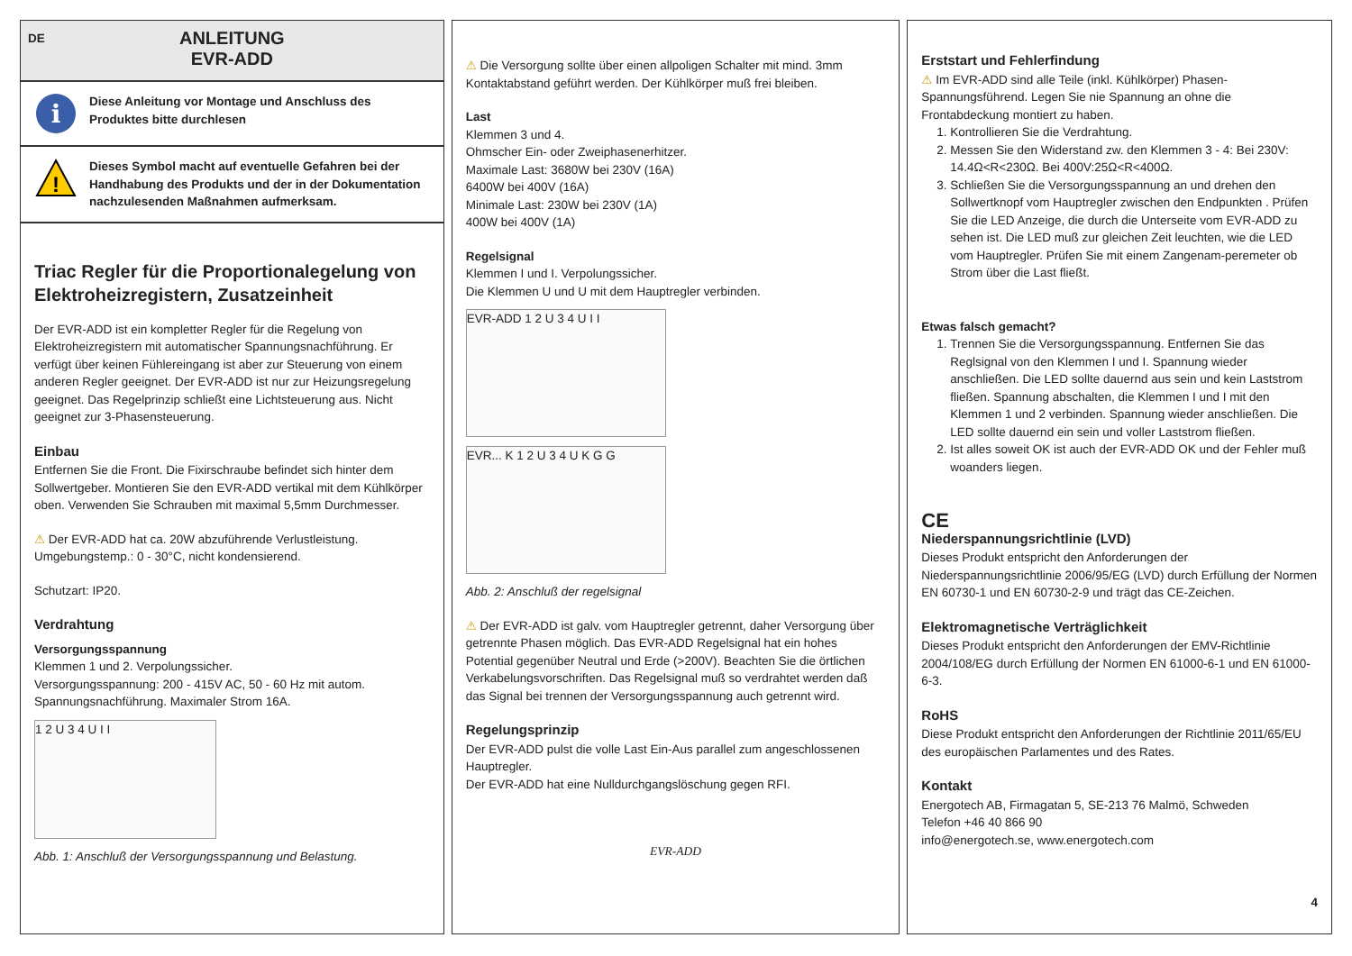DE
ANLEITUNG
EVR-ADD
i
Diese Anleitung vor Montage und Anschluss des Produktes bitte durchlesen
!
Dieses Symbol macht auf eventuelle Gefahren bei der Handhabung des Produkts und der in der Dokumentation nachzulesenden Maßnahmen aufmerksam.
Triac Regler für die Proportionalegelung von Elektroheizregistern, Zusatzeinheit
Der EVR-ADD ist ein kompletter Regler für die Regelung von Elektroheizregistern mit automatischer Spannungsnachführung. Er verfügt über keinen Fühlereingang ist aber zur Steuerung von einem anderen Regler geeignet. Der EVR-ADD ist nur zur Heizungsregelung geeignet. Das Regelprinzip schließt eine Lichtsteuerung aus. Nicht geeignet zur 3-Phasensteuerung.
Einbau
Entfernen Sie die Front. Die Fixirschraube befindet sich hinter dem Sollwertgeber. Montieren Sie den EVR-ADD vertikal mit dem Kühlkörper oben. Verwenden Sie Schrauben mit maximal 5,5mm Durchmesser.
⚠ Der EVR-ADD hat ca. 20W abzuführende Verlustleistung. Umgebungstemp.: 0 - 30°C, nicht kondensierend.
Schutzart: IP20.
Verdrahtung
Versorgungsspannung
Klemmen 1 und 2. Verpolungssicher.
Versorgungsspannung: 200 - 415V AC, 50 - 60 Hz mit autom. Spannungsnachführung. Maximaler Strom 16A.
1 2 U 3 4 U I I
Abb. 1: Anschluß der Versorgungsspannung und Belastung.
⚠ Die Versorgung sollte über einen allpoligen Schalter mit mind. 3mm Kontaktabstand geführt werden. Der Kühlkörper muß frei bleiben.
Last
Klemmen 3 und 4.
Ohmscher Ein- oder Zweiphasenerhitzer.
Maximale Last: 3680W bei 230V (16A)
6400W bei 400V (16A)
Minimale Last: 230W bei 230V (1A)
400W bei 400V (1A)
Regelsignal
Klemmen I und I. Verpolungssicher.
Die Klemmen U und U mit dem Hauptregler verbinden.
EVR-ADD 1 2 U 3 4 U I I
EVR... K 1 2 U 3 4 U K G G
Abb. 2: Anschluß der regelsignal
⚠ Der EVR-ADD ist galv. vom Hauptregler getrennt, daher Versorgung über getrennte Phasen möglich. Das EVR-ADD Regelsignal hat ein hohes Potential gegenüber Neutral und Erde (>200V). Beachten Sie die örtlichen Verkabelungsvorschriften. Das Regelsignal muß so verdrahtet werden daß das Signal bei trennen der Versorgungsspannung auch getrennt wird.
Regelungsprinzip
Der EVR-ADD pulst die volle Last Ein-Aus parallel zum angeschlossenen Hauptregler.
Der EVR-ADD hat eine Nulldurchgangslöschung gegen RFI.
EVR-ADD
Erststart und Fehlerfindung
⚠ Im EVR-ADD sind alle Teile (inkl. Kühlkörper) Phasen-Spannungsführend. Legen Sie nie Spannung an ohne die Frontabdeckung montiert zu haben.
1. Kontrollieren Sie die Verdrahtung.
2. Messen Sie den Widerstand zw. den Klemmen 3 - 4: Bei 230V: 14.4Ω<R<230Ω. Bei 400V:25Ω<R<400Ω.
3. Schließen Sie die Versorgungsspannung an und drehen den Sollwertknopf vom Hauptregler zwischen den Endpunkten . Prüfen Sie die LED Anzeige, die durch die Unterseite vom EVR-ADD zu sehen ist. Die LED muß zur gleichen Zeit leuchten, wie die LED vom Hauptregler. Prüfen Sie mit einem Zangenam-peremeter ob Strom über die Last fließt.
Etwas falsch gemacht?
1. Trennen Sie die Versorgungsspannung. Entfernen Sie das Reglsignal von den Klemmen I und I. Spannung wieder anschließen. Die LED sollte dauernd aus sein und kein Laststrom fließen. Spannung abschalten, die Klemmen I und I mit den Klemmen 1 und 2 verbinden. Spannung wieder anschließen. Die LED sollte dauernd ein sein und voller Laststrom fließen.
2. Ist alles soweit OK ist auch der EVR-ADD OK und der Fehler muß woanders liegen.
CE
Niederspannungsrichtlinie (LVD)
Dieses Produkt entspricht den Anforderungen der Niederspannungsrichtlinie 2006/95/EG (LVD) durch Erfüllung der Normen EN 60730-1 und EN 60730-2-9 und trägt das CE-Zeichen.
Elektromagnetische Verträglichkeit
Dieses Produkt entspricht den Anforderungen der EMV-Richtlinie 2004/108/EG durch Erfüllung der Normen EN 61000-6-1 und EN 61000-6-3.
RoHS
Diese Produkt entspricht den Anforderungen der Richtlinie 2011/65/EU des europäischen Parlamentes und des Rates.
Kontakt
Energotech AB, Firmagatan 5, SE-213 76 Malmö, Schweden
Telefon +46 40 866 90
info@energotech.se, www.energotech.com
4